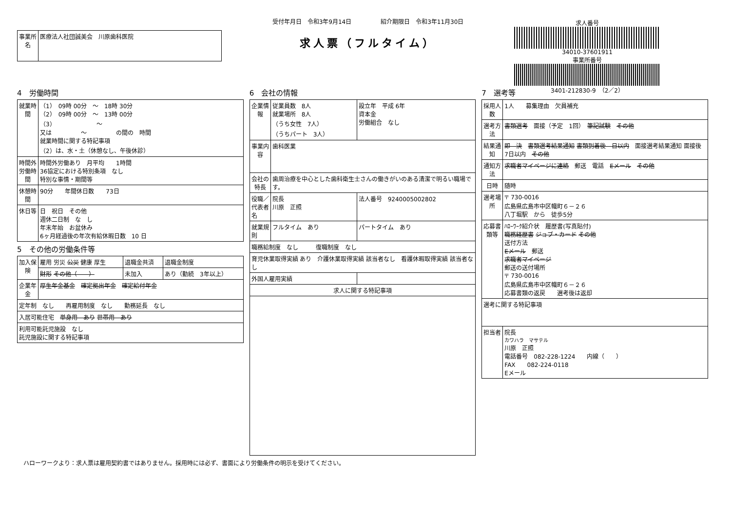| 事業所名 | 医療法人社団誠美会 川原歯科医院 |
受付年月日　令和3年9月14日　　　　　紹介期限日　令和3年11月30日
求人票（フルタイム）
求人番号
34010-37601911
事業所番号
3401-212830-9　（2／2）
4　労働時間
| 就業時間 | （1） 09時 00分 ～ 18時 30分 （2） 09時 00分 ～ 13時 00分 （3） ～ 又は ～ の間の 時間 就業時間に関する特記事項 （2）は、水・土（休憩なし、午後休診） |
| 時間外労働時間 | 時間外労働あり 月平均 1時間 36協定における特別条項 なし 特別な事情・期間等 |
| 休憩時間 | 90分 年間休日数 73日 |
| 休日等 | 日 祝日 その他 週休二日制 な し 年末年始 お盆休み 6ヶ月経過後の年次有給休暇日数 10 日 |
5　その他の労働条件等
| 加入保険 | 雇用 労災 公災 健康 厚生 | 退職金共済 | 退職金制度 |
| | 財形 その他（ ） | 未加入 | あり（勤続 3年以上） |
| 企業年金 | 厚生年金基金 確定拠出年金 確定給付年金 | | |
| 定年制 なし 再雇用制度 なし 勤務延長 なし | | | |
| 入居可能住宅 単身用 あり 世帯用 あり | | | |
| 利用可能託児施設 なし 託児施設に関する特記事項 | | | |
6　会社の情報
| 企業情報 | 従業員数 8人 就業場所 8人 （うち女性 7人） （うちパート 3人） | 設立年 平成 6年 資本金 労働組合 なし |
| 事業内容 | 歯科医業 | |
| 会社の特長 | 歯周治療を中心とした歯科衛生士さんの働きがいのある清潔で明るい職場です。 | |
| 役職／代表者名 | 院長 川原 正照 | 法人番号 9240005002802 |
| 就業規則 | フルタイム あり | パートタイム あり |
| 職務給制度 なし 復職制度 なし | | |
| 育児休業取得実績 あり 介護休業取得実績 該当者なし 看護休暇取得実績 該当者なし | | |
| 外国人雇用実績 | | |
| 求人に関する特記事項 | | |
7　選考等
| 採用人数 | 1人 募集理由 欠員補充 |
| 選考方法 | 書類選考 面接（予定 1回） 筆記試験 その他 |
| 結果通知 | 即 決 書類選考結果通知 書類到着後 日以内 面接選考結果通知 面接後 7日以内 その他 |
| 通知方法 | 求職者マイページに連絡 郵送 電話 Eメール その他 |
| 日時 | 随時 |
| 選考場所 | 〒 730-0016 広島県広島市中区幟町６－２６ 八丁堀駅 から 徒歩5分 |
| 応募書類等 | ﾊﾛｰﾜｰｸ紹介状 履歴書(写真貼付) 職務経歴書 ジョブ・カード その他 送付方法 Eメール 郵送 求職者マイページ 郵送の送付場所 〒 730-0016 広島県広島市中区幟町６－２６ 応募書類の返戻 選考後は返却 |
| 選考に関する特記事項 | |
| 担当者 | 院長 カワハラ マサテル 川原 正照 電話番号 082-228-1224 内線（ ） FAX 082-224-0118 Eメール |
ハローワークより：求人票は雇用契約書ではありません。採用時には必ず、書面により労働条件の明示を受けてください。